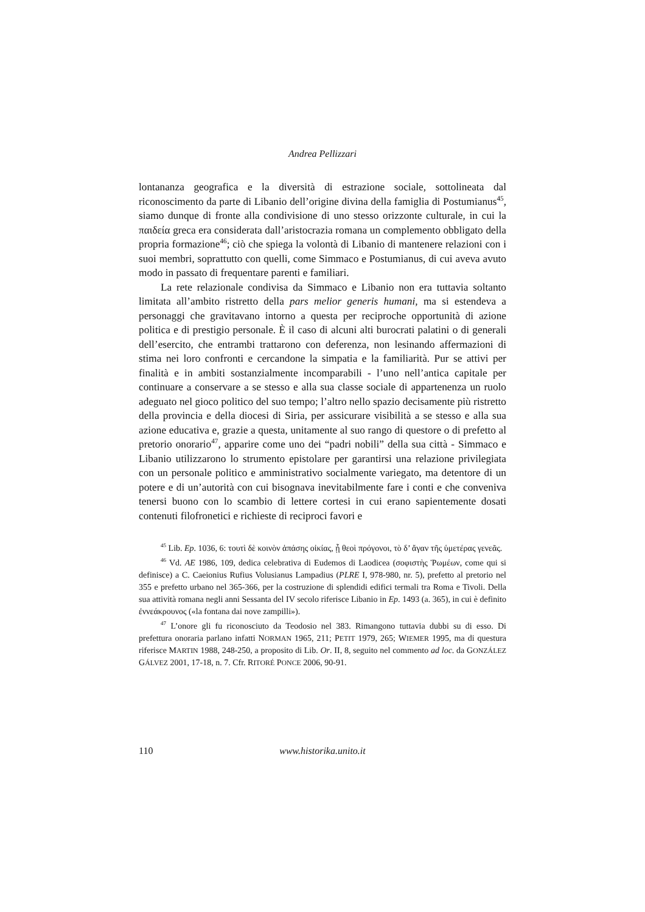Andrea Pellizzari
lontananza geografica e la diversità di estrazione sociale, sottolineata dal riconoscimento da parte di Libanio dell’origine divina della famiglia di Postumianus<sup>45</sup>, siamo dunque di fronte alla condivisione di uno stesso orizzonte culturale, in cui la παιδεία greca era considerata dall’aristocrazia romana un complemento obbligato della propria formazione<sup>46</sup>; ciò che spiega la volontà di Libanio di mantenere relazioni con i suoi membri, soprattutto con quelli, come Simmaco e Postumianus, di cui aveva avuto modo in passato di frequentare parenti e familiari.
La rete relazionale condivisa da Simmaco e Libanio non era tuttavia soltanto limitata all’ambito ristretto della pars melior generis humani, ma si estendeva a personaggi che gravitavano intorno a questa per reciproche opportunità di azione politica e di prestigio personale. È il caso di alcuni alti burocrati palatini o di generali dell’esercito, che entrambi trattarono con deferenza, non lesinando affermazioni di stima nei loro confronti e cercandone la simpatia e la familiarità. Pur se attivi per finalità e in ambiti sostanzialmente incomparabili - l’uno nell’antica capitale per continuare a conservare a se stesso e alla sua classe sociale di appartenenza un ruolo adeguato nel gioco politico del suo tempo; l’altro nello spazio decisamente più ristretto della provincia e della diocesi di Siria, per assicurare visibilità a se stesso e alla sua azione educativa e, grazie a questa, unitamente al suo rango di questore o di prefetto al pretorio onorario<sup>47</sup>, apparire come uno dei “padri nobili” della sua città - Simmaco e Libanio utilizzarono lo strumento epistolare per garantirsi una relazione privilegiata con un personale politico e amministrativo socialmente variegato, ma detentore di un potere e di un’autorità con cui bisognava inevitabilmente fare i conti e che conveniva tenersi buono con lo scambio di lettere cortesi in cui erano sapientemente dosati contenuti filofronetici e richieste di reciproci favori e
<sup>45</sup> Lib. Ep. 1036, 6: τουτὶ δὲ κοινὸν ἁπάσης οἰκίας, ᾗ θεοὶ πρόγονοι, τὸ δ’ ἄγαν τῆς ὑμετέρας γενεᾶς.
<sup>46</sup> Vd. AE 1986, 109, dedica celebrativa di Eudemos di Laodicea (σοφιστὴς Ῥωμέων, come qui si definisce) a C. Caeionius Rufius Volusianus Lampadius (PLRE I, 978-980, nr. 5), prefetto al pretorio nel 355 e prefetto urbano nel 365-366, per la costruzione di splendidi edifici termali tra Roma e Tivoli. Della sua attività romana negli anni Sessanta del IV secolo riferisce Libanio in Ep. 1493 (a. 365), in cui è definito ἐννεάκρουνος («la fontana dai nove zampilli»).
<sup>47</sup> L’onore gli fu riconosciuto da Teodosio nel 383. Rimangono tuttavia dubbi su di esso. Di prefettura onoraria parlano infatti NORMAN 1965, 211; PETIT 1979, 265; WIEMER 1995, ma di questura riferisce MARTIN 1988, 248-250, a proposito di Lib. Or. II, 8, seguito nel commento ad loc. da GONZÁLEZ GÁLVEZ 2001, 17-18, n. 7. Cfr. RITORÉ PONCE 2006, 90-91.
110 www.historika.unito.it